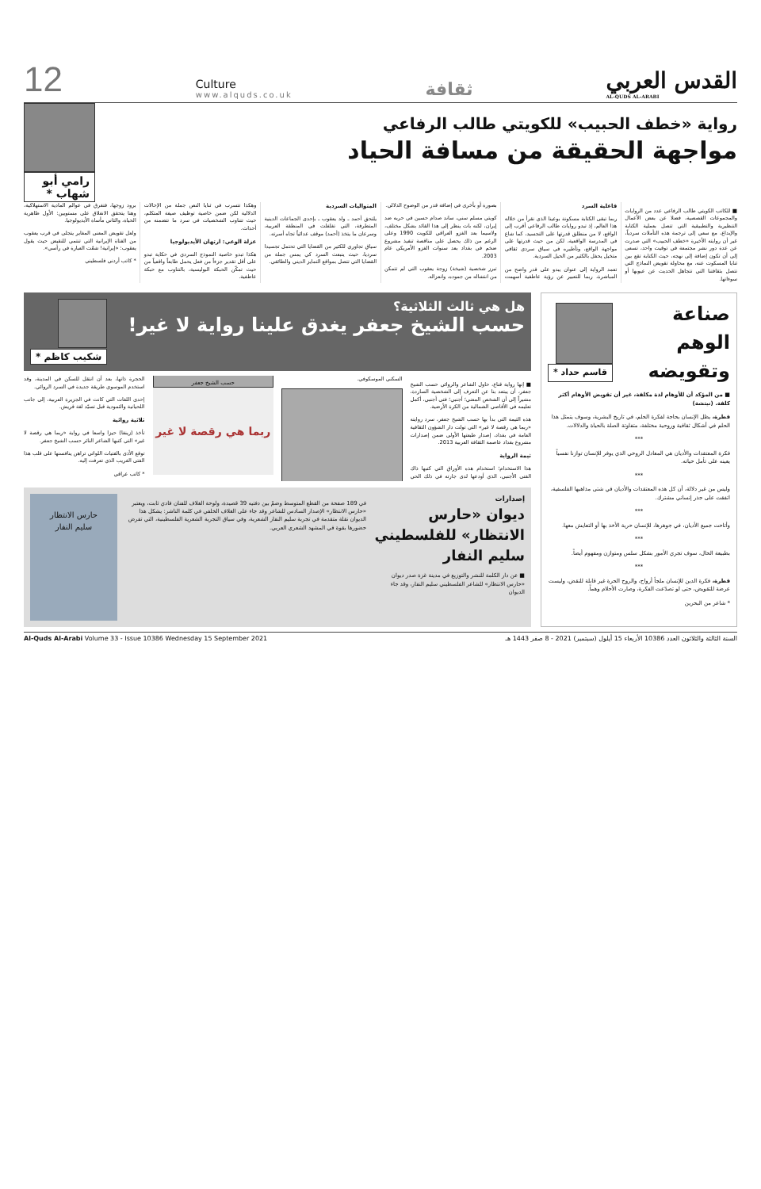12
Culture
www.alquds.co.uk
ثقافة
القدس العربي
AL-QUDS AL-ARABI
رواية «خطف الحبيب» للكويتي طالب الرفاعي
مواجهة الحقيقة من مسافة الحياد
رامي أبو شهاب *
■ للكاتب الكويتي طالب الرفاعي عدد من الروايات والمجموعات القصصية، فضلا عن بعض الأعمال التنظيرية والتطبيقية التي تتصل بعملية الكتابة والإبداع، مع سعي إلى ترجمة هذه التأملات سردياً، غير أن روايته الأخيرة «خطف الحبيب» التي صدرت عن عدة دور نشر مجتمعة في توقيت واحد، تسعى إلى أن تكون إضافة إلى نهجه، حيث الكتابة تقع بين ثنايا المسكوت عنه، مع محاولة تقويض النماذج التي تتصل بثقافتنا التي تتجاهل الحديث عن عيوبها أو سوءاتها.
فاعلية السرد
ربما تبقى الكتابة مسكونة بوعينا الذي نقرأ من خلاله هذا العالم، إذ تبدو روايات طالب الرفاعي أقرب إلى الواقع، لا من منطلق قدرتها على التجسيد، كما شاع في المدرسة الواقعية، لكن من حيث قدرتها على مواجهة الواقع، وتأطيره في سياق سردي ثقافي متخيل يحفل بالكثير من الحيل السردية.
تعمد الرواية إلى عنوان يبدو على قدر واضح من المباشرة، ربما للتعبير عن رؤية عاطفية أسهمت بصورة أو بأخرى في إضافة قدر من الوضوح الدلالي.
كويتي مسلم سني، ساند صدام حسين في حربه ضد إيران، لكنه بات ينظر إلى هذا القائد بشكل مختلف، ولاسيما بعد الغزو العراقي للكويت 1990 وعلى الرغم من ذلك يحصل على مناقصة تنفيذ مشروع ضخم في بغداد بعد سنوات الغزو الأمريكي عام 2003.
تبرز شخصية (شيخة) زوجة يعقوب التي لم تتمكن من انتشاله من جموده، وانعزاله.
المتواليات السردية
يلتحق أحمد ـ ولد يعقوب ـ بإحدى الجماعات الدينية المتطرفة، التي تغلغلت في المنطقة العربية، وسرعان ما يتخذ (أحمد) موقف عدائياً تجاه أسرته.
سياق تجاوري للكثير من القضايا التي تحتمل تجسيدا سرديا، حيث ينبعث السرد كي يمس جملة من القضايا التي تتصل بمواقع التمايز الديني والطائفي.
وهكذا تتسرب في ثنايا النص جملة من الإحالات الدلالية لكن ضمن خاصية توظيف صيغة المتكلم، حيث تتناوب الشخصيات في سرد ما تتضمنه من أحداث.
عزلة الوعي: ارتهان الأيديولوجيا
هكذا تبدو خاصية النموذج السردي في حكاية تبدو على أقل تقدير جزءاً من فعل يحمل طابعاً واقعياً من حيث تمكّن الحبكة البوليسية، بالتناوب مع حبكة عاطفية.
برود زوجها، فتغرق في عوالم المادية الاستهلاكية، وهنا يتحقق الانغلاق على مستويين: الأول ظاهرية الحياة، والثاني مأساة الأيديولوجيا.
ولعل تقويض المعنى المغاير يتجلى في قرب يعقوب من الفتاة الإيرانية التي تنتمي للنقيض حيث يقول يعقوب: «إيرانية! شعّت العبارة في رأسي».
* كاتب أردني فلسطيني
صناعة الوهم وتقويضه
قاسم حداد *
■ من المؤكد أن للأوهام لذة مكلفة، غير أن تقويض الأوهام أكثر كلفة. (نيتشة)
فطرة، يظل الإنسان بحاجة لفكرة الحلم، في تاريخ البشرية، وسوف يتمثل هذا الحلم في أشكال ثقافية وروحية مختلفة، متفاوتة الصلة بالحياة والدلالات.
***
فكرة المعتقدات والأديان هي المعادل الروحي الذي يوفر للإنسان توازنا نفسياً يعينه على تأمل حياته.
***
وليس من غير دلالة، أن كل هذه المعتقدات والأديان في شتى مذاهبها الفلسفية، اتفقت على جذر إنساني مشترك.
***
وأتاحت جميع الأديان، في جوهرها، للإنسان حرية الأخذ بها أو التعايش معها.
***
بطبيعة الحال، سوف تجري الأمور بشكل سلس ومتوازن ومفهوم أيضاً.
***
فطرة، فكرة الدين للإنسان ملجأ أرواح، والروح الحرة غير قابلة للنقض، وليست عرضة للتقويض، حتى لو تصدّعت الفكرة، وصارت الأحلام وهماً.
* شاعر من البحرين
هل هي ثالث الثلاثية؟
حسب الشيخ جعفر يغدق علينا رواية لا غير!
شكيب كاظم *
■ إنها رواية قناع، حاول الشاعر والروائي حسب الشيخ جعفر، أن يبتعد بنا عن التعرف إلى الشخصية الساردة، مشيراً إلى أن الشخص المعني؛ أجنبي؛ فتى أجنبي، أكمل تعليمه في الأقاصي الشمالية من الكرة الأرضية.
هذه الثيمة التي بدأ بها حسب الشيخ جعفر، سرد روايته «ربما هي رقصة لا غير» التي تولت دار الشؤون الثقافية العامة في بغداد، إصدار طبعتها الأولى ضمن إصدارات مشروع بغداد عاصمة الثقافة العربية 2013.
ثيمة الرواية
هذا الاستخدام؛ استخدام هذه الأوراق التي كتبها ذاك الفتى الأجنبي، الذي أودعها لدى جارته في ذلك الحي السكني الموسكوفي.
حسب الشيخ جعفر
ربما هي رقصة لا غير
الحجرة ذاتها، بعد أن انتقل للسكن في المدينة، وقد استخدم الموسوي طريقة جديدة في السرد الروائي.
إحدى اللغات التي كانت في الجزيرة العربية، إلى جانب اللحيانية والثمودية قبل تسيّد لغة قريش.
ثلاثية روائية
تأخذ (زينغا) حيزا واسعا في رواية «ربما هي رقصة لا غير» التي كتبها الشاعر الناثر حسب الشيخ جعفر.
توقع الأذى بالفتيات اللواتي تراهن ينافسنها على قلب هذا الفتى الغريب الذي تعرفت إليه.
* كاتب عراقي
إصدارات
ديوان «حارس الانتظار» للفلسطيني سليم النفار
■ عن دار الكلمة للنشر والتوزيع في مدينة غزة صدر ديوان «حارس الانتظار» للشاعر الفلسطيني سليم النفار، وقد جاء الديوان
في 189 صفحة من القطع المتوسط وضمّ بين دفتيه 39 قصيدة، ولوحة الغلاف للفنان فادي ثابت، ويعتبر «حارس الانتظار» الإصدار السادس للشاعر وقد جاء على الغلاف الخلفي في كلمة الناشر: يشكل هذا الديوان نقلة متقدمة في تجربة سليم النفار الشعرية، وفي سياق التجربة الشعرية الفلسطينية، التي تفرض حضورها بقوة في المشهد الشعري العربي.
حارس الانتظار
سليم النفار
السنة الثالثة والثلاثون العدد 10386 الأربعاء 15 أيلول (سبتمبر) 2021 - 8 صفر 1443 هـ Al-Quds Al-Arabi Volume 33 - Issue 10386 Wednesday 15 September 2021